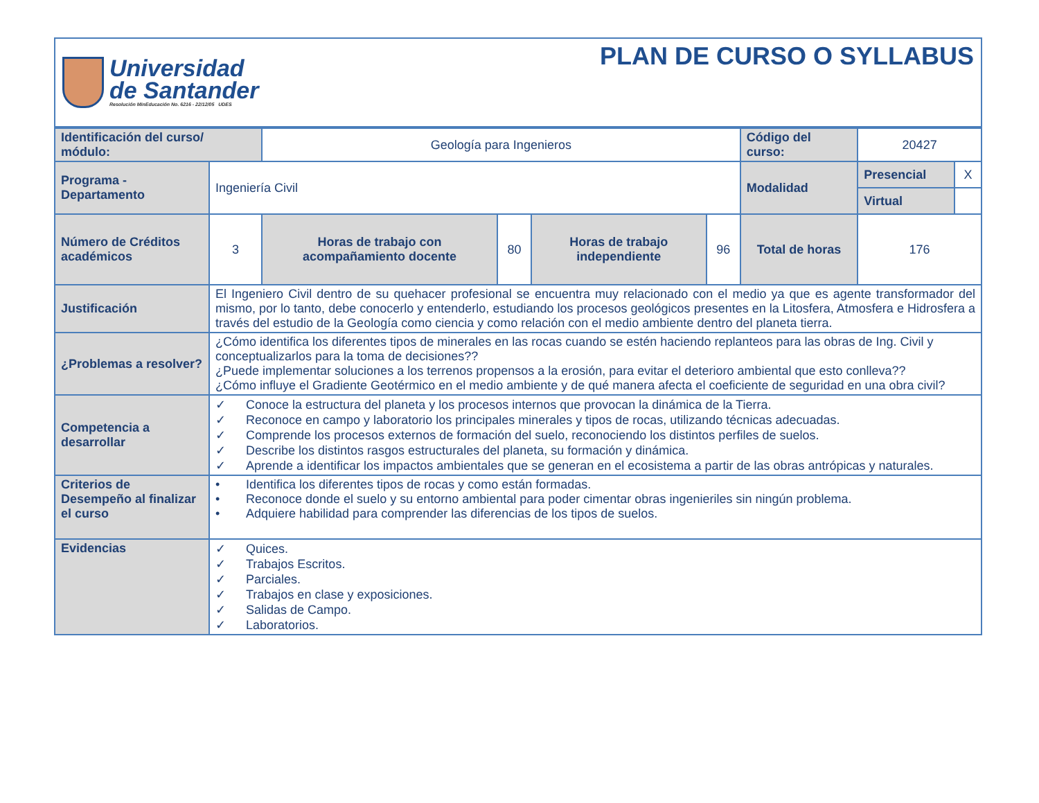Universidad
de Santander
Resolución MinEducación No. 6216 - 22/12/05 UDES
PLAN DE CURSO O SYLLABUS
| Identificación del curso/ módulo: | | Geología para Ingenieros | | | | | Código del curso: | 20427 | |
| Programa - Departamento | Ingeniería Civil | | | | | | Modalidad | Presencial | X |
| | | | | | | | | Virtual | |
| Número de Créditos académicos | 3 | | Horas de trabajo con acompañamiento docente | 80 | Horas de trabajo independiente | 96 | Total de horas | 176 | |
| Justificación | El Ingeniero Civil dentro de su quehacer profesional se encuentra muy relacionado con el medio ya que es agente transformador del mismo, por lo tanto, debe conocerlo y entenderlo, estudiando los procesos geológicos presentes en la Litosfera, Atmosfera e Hidrosfera a través del estudio de la Geología como ciencia y como relación con el medio ambiente dentro del planeta tierra. | | | | | | | | |
| ¿Problemas a resolver? | ¿Cómo identifica los diferentes tipos de minerales en las rocas cuando se estén haciendo replanteos para las obras de Ing. Civil y conceptualizarlos para la toma de decisiones?? ¿Puede implementar soluciones a los terrenos propensos a la erosión, para evitar el deterioro ambiental que esto conlleva?? ¿Cómo influye el Gradiente Geotérmico en el medio ambiente y de qué manera afecta el coeficiente de seguridad en una obra civil? | | | | | | | | |
| Competencia a desarrollar | ✓ Conoce la estructura del planeta y los procesos internos que provocan la dinámica de la Tierra. ✓ Reconoce en campo y laboratorio los principales minerales y tipos de rocas, utilizando técnicas adecuadas. ✓ Comprende los procesos externos de formación del suelo, reconociendo los distintos perfiles de suelos. ✓ Describe los distintos rasgos estructurales del planeta, su formación y dinámica. ✓ Aprende a identificar los impactos ambientales que se generan en el ecosistema a partir de las obras antrópicas y naturales. | | | | | | | | |
| Criterios de Desempeño al finalizar el curso | • Identifica los diferentes tipos de rocas y como están formadas. • Reconoce donde el suelo y su entorno ambiental para poder cimentar obras ingenieriles sin ningún problema. • Adquiere habilidad para comprender las diferencias de los tipos de suelos. | | | | | | | | |
| Evidencias | ✓ Quices. ✓ Trabajos Escritos. ✓ Parciales. ✓ Trabajos en clase y exposiciones. ✓ Salidas de Campo. ✓ Laboratorios. | | | | | | | | |